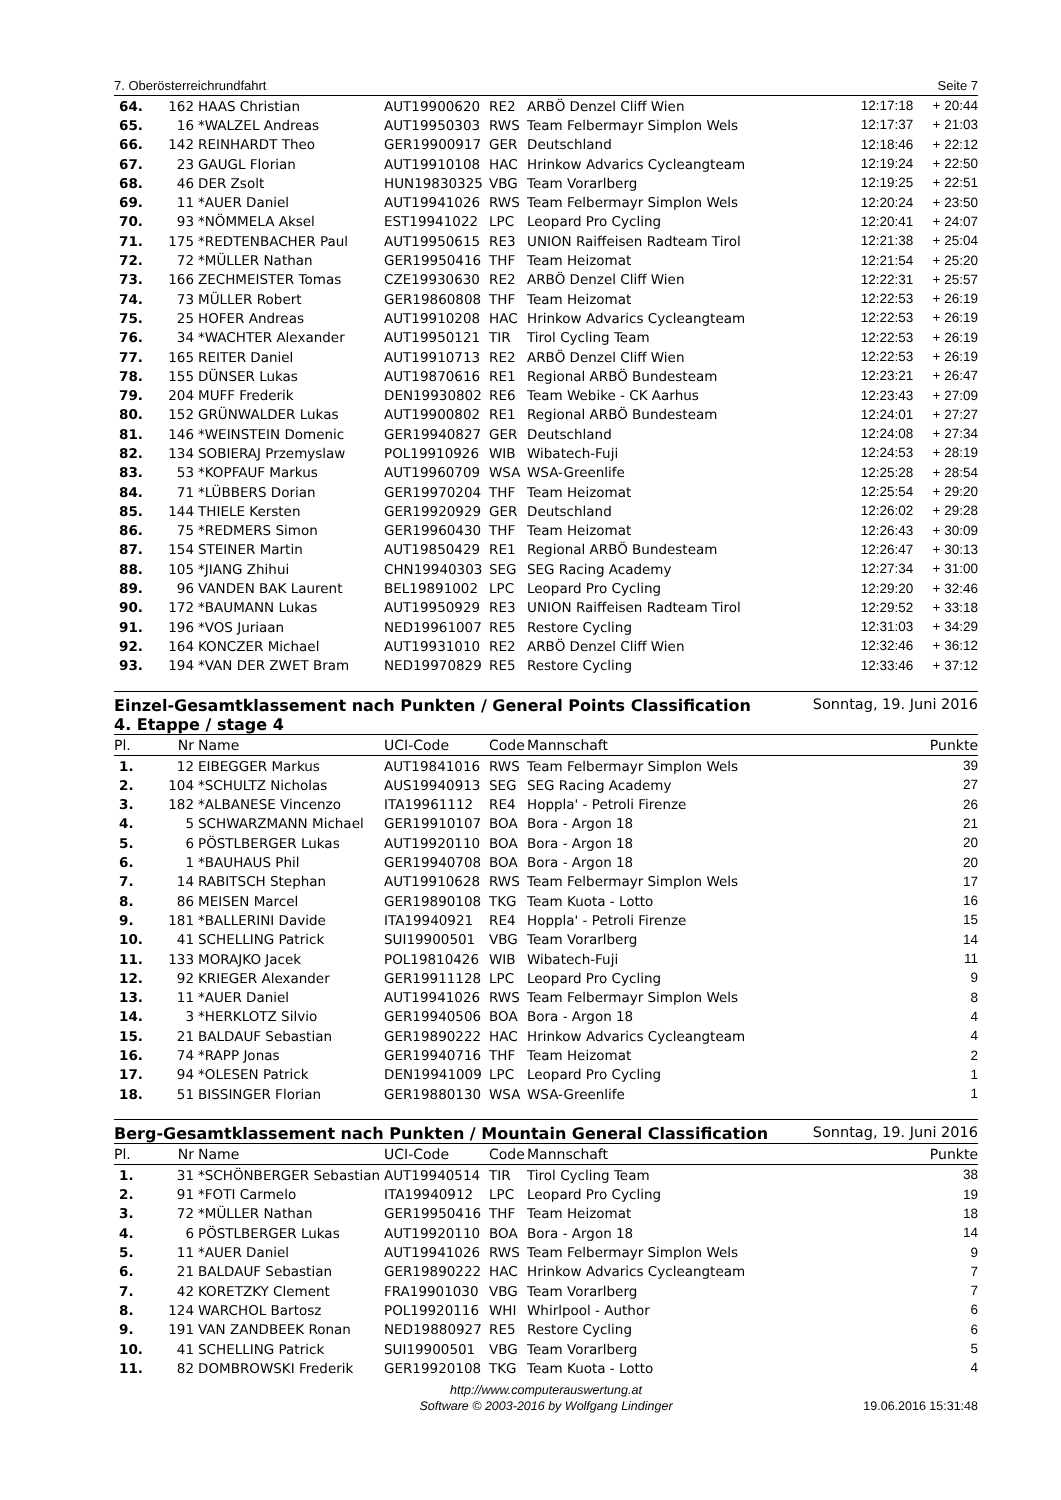7. Oberösterreichrundfahrt Seite 7
| 64. | 162 | HAAS Christian | AUT19900620 | RE2 | ARBÖ Denzel Cliff Wien | 12:17:18 | + 20:44 |
| 65. | 16 | *WALZEL Andreas | AUT19950303 | RWS | Team Felbermayr Simplon Wels | 12:17:37 | + 21:03 |
| 66. | 142 | REINHARDT Theo | GER19900917 | GER | Deutschland | 12:18:46 | + 22:12 |
| 67. | 23 | GAUGL Florian | AUT19910108 | HAC | Hrinkow Advarics Cycleangteam | 12:19:24 | + 22:50 |
| 68. | 46 | DER Zsolt | HUN19830325 | VBG | Team Vorarlberg | 12:19:25 | + 22:51 |
| 69. | 11 | *AUER Daniel | AUT19941026 | RWS | Team Felbermayr Simplon Wels | 12:20:24 | + 23:50 |
| 70. | 93 | *NÖMMELA Aksel | EST19941022 | LPC | Leopard Pro Cycling | 12:20:41 | + 24:07 |
| 71. | 175 | *REDTENBACHER Paul | AUT19950615 | RE3 | UNION Raiffeisen Radteam Tirol | 12:21:38 | + 25:04 |
| 72. | 72 | *MÜLLER Nathan | GER19950416 | THF | Team Heizomat | 12:21:54 | + 25:20 |
| 73. | 166 | ZECHMEISTER Tomas | CZE19930630 | RE2 | ARBÖ Denzel Cliff Wien | 12:22:31 | + 25:57 |
| 74. | 73 | MÜLLER Robert | GER19860808 | THF | Team Heizomat | 12:22:53 | + 26:19 |
| 75. | 25 | HOFER Andreas | AUT19910208 | HAC | Hrinkow Advarics Cycleangteam | 12:22:53 | + 26:19 |
| 76. | 34 | *WACHTER Alexander | AUT19950121 | TIR | Tirol Cycling Team | 12:22:53 | + 26:19 |
| 77. | 165 | REITER Daniel | AUT19910713 | RE2 | ARBÖ Denzel Cliff Wien | 12:22:53 | + 26:19 |
| 78. | 155 | DÜNSER Lukas | AUT19870616 | RE1 | Regional ARBÖ Bundesteam | 12:23:21 | + 26:47 |
| 79. | 204 | MUFF Frederik | DEN19930802 | RE6 | Team Webike - CK Aarhus | 12:23:43 | + 27:09 |
| 80. | 152 | GRÜNWALDER Lukas | AUT19900802 | RE1 | Regional ARBÖ Bundesteam | 12:24:01 | + 27:27 |
| 81. | 146 | *WEINSTEIN Domenic | GER19940827 | GER | Deutschland | 12:24:08 | + 27:34 |
| 82. | 134 | SOBIERAJ Przemyslaw | POL19910926 | WIB | Wibatech-Fuji | 12:24:53 | + 28:19 |
| 83. | 53 | *KOPFAUF Markus | AUT19960709 | WSA | WSA-Greenlife | 12:25:28 | + 28:54 |
| 84. | 71 | *LÜBBERS Dorian | GER19970204 | THF | Team Heizomat | 12:25:54 | + 29:20 |
| 85. | 144 | THIELE Kersten | GER19920929 | GER | Deutschland | 12:26:02 | + 29:28 |
| 86. | 75 | *REDMERS Simon | GER19960430 | THF | Team Heizomat | 12:26:43 | + 30:09 |
| 87. | 154 | STEINER Martin | AUT19850429 | RE1 | Regional ARBÖ Bundesteam | 12:26:47 | + 30:13 |
| 88. | 105 | *JIANG Zhihui | CHN19940303 | SEG | SEG Racing Academy | 12:27:34 | + 31:00 |
| 89. | 96 | VANDEN BAK Laurent | BEL19891002 | LPC | Leopard Pro Cycling | 12:29:20 | + 32:46 |
| 90. | 172 | *BAUMANN Lukas | AUT19950929 | RE3 | UNION Raiffeisen Radteam Tirol | 12:29:52 | + 33:18 |
| 91. | 196 | *VOS Juriaan | NED19961007 | RE5 | Restore Cycling | 12:31:03 | + 34:29 |
| 92. | 164 | KONCZER Michael | AUT19931010 | RE2 | ARBÖ Denzel Cliff Wien | 12:32:46 | + 36:12 |
| 93. | 194 | *VAN DER ZWET Bram | NED19970829 | RE5 | Restore Cycling | 12:33:46 | + 37:12 |
Einzel-Gesamtklassement nach Punkten / General Points Classification
4. Etappe / stage 4 Sonntag, 19. Juni 2016
| Pl. | Nr | Name | UCI-Code | Code | Mannschaft | Punkte |
| --- | --- | --- | --- | --- | --- | --- |
| 1. | 12 | EIBEGGER Markus | AUT19841016 | RWS | Team Felbermayr Simplon Wels | 39 |
| 2. | 104 | *SCHULTZ Nicholas | AUS19940913 | SEG | SEG Racing Academy | 27 |
| 3. | 182 | *ALBANESE Vincenzo | ITA19961112 | RE4 | Hoppla' - Petroli Firenze | 26 |
| 4. | 5 | SCHWARZMANN Michael | GER19910107 | BOA | Bora - Argon 18 | 21 |
| 5. | 6 | PÖSTLBERGER Lukas | AUT19920110 | BOA | Bora - Argon 18 | 20 |
| 6. | 1 | *BAUHAUS Phil | GER19940708 | BOA | Bora - Argon 18 | 20 |
| 7. | 14 | RABITSCH Stephan | AUT19910628 | RWS | Team Felbermayr Simplon Wels | 17 |
| 8. | 86 | MEISEN Marcel | GER19890108 | TKG | Team Kuota - Lotto | 16 |
| 9. | 181 | *BALLERINI Davide | ITA19940921 | RE4 | Hoppla' - Petroli Firenze | 15 |
| 10. | 41 | SCHELLING Patrick | SUI19900501 | VBG | Team Vorarlberg | 14 |
| 11. | 133 | MORAJKO Jacek | POL19810426 | WIB | Wibatech-Fuji | 11 |
| 12. | 92 | KRIEGER Alexander | GER19911128 | LPC | Leopard Pro Cycling | 9 |
| 13. | 11 | *AUER Daniel | AUT19941026 | RWS | Team Felbermayr Simplon Wels | 8 |
| 14. | 3 | *HERKLOTZ Silvio | GER19940506 | BOA | Bora - Argon 18 | 4 |
| 15. | 21 | BALDAUF Sebastian | GER19890222 | HAC | Hrinkow Advarics Cycleangteam | 4 |
| 16. | 74 | *RAPP Jonas | GER19940716 | THF | Team Heizomat | 2 |
| 17. | 94 | *OLESEN Patrick | DEN19941009 | LPC | Leopard Pro Cycling | 1 |
| 18. | 51 | BISSINGER Florian | GER19880130 | WSA | WSA-Greenlife | 1 |
Berg-Gesamtklassement nach Punkten / Mountain General Classification Sonntag, 19. Juni 2016
| Pl. | Nr | Name | UCI-Code | Code | Mannschaft | Punkte |
| --- | --- | --- | --- | --- | --- | --- |
| 1. | 31 | *SCHÖNBERGER Sebastian | AUT19940514 | TIR | Tirol Cycling Team | 38 |
| 2. | 91 | *FOTI Carmelo | ITA19940912 | LPC | Leopard Pro Cycling | 19 |
| 3. | 72 | *MÜLLER Nathan | GER19950416 | THF | Team Heizomat | 18 |
| 4. | 6 | PÖSTLBERGER Lukas | AUT19920110 | BOA | Bora - Argon 18 | 14 |
| 5. | 11 | *AUER Daniel | AUT19941026 | RWS | Team Felbermayr Simplon Wels | 9 |
| 6. | 21 | BALDAUF Sebastian | GER19890222 | HAC | Hrinkow Advarics Cycleangteam | 7 |
| 7. | 42 | KORETZKY Clement | FRA19901030 | VBG | Team Vorarlberg | 7 |
| 8. | 124 | WARCHOL Bartosz | POL19920116 | WHI | Whirlpool - Author | 6 |
| 9. | 191 | VAN ZANDBEEK Ronan | NED19880927 | RE5 | Restore Cycling | 6 |
| 10. | 41 | SCHELLING Patrick | SUI19900501 | VBG | Team Vorarlberg | 5 |
| 11. | 82 | DOMBROWSKI Frederik | GER19920108 | TKG | Team Kuota - Lotto | 4 |
http://www.computerauswertung.at
Software © 2003-2016 by Wolfgang Lindinger
19.06.2016 15:31:48